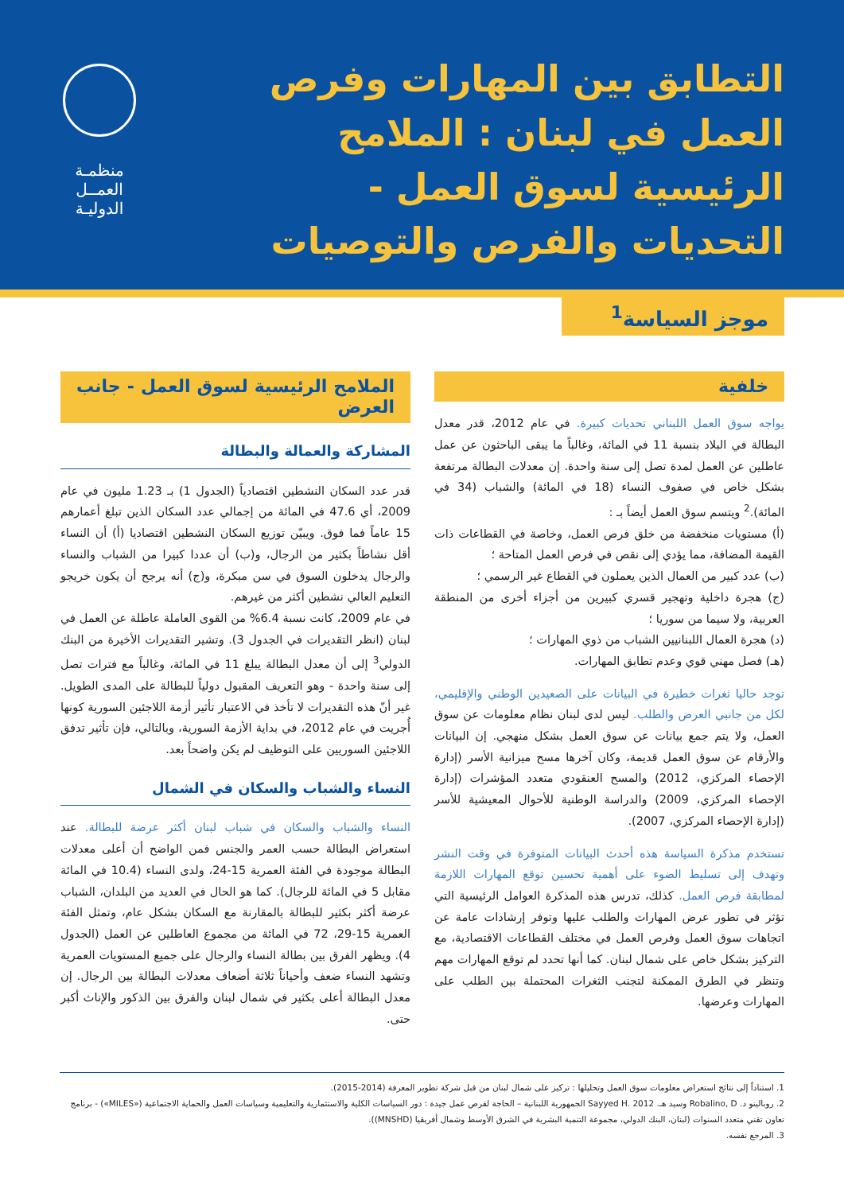التطابق بين المهارات وفرص العمل في لبنان : الملامح الرئيسية لسوق العمل - التحديات والفرص والتوصيات
منظمـة
العمــل
الدوليـة
موجز السياسة<sup>1</sup>
خلفية
يواجه سوق العمل اللبناني تحديات كبيرة. في عام 2012، قدر معدل البطالة في البلاد بنسبة 11 في المائة، وغالباً ما يبقى الباحثون عن عمل عاطلين عن العمل لمدة تصل إلى سنة واحدة. إن معدلات البطالة مرتفعة بشكل خاص في صفوف النساء (18 في المائة) والشباب (34 في المائة).<sup>2</sup> ويتسم سوق العمل أيضاً بـ :
(أ) مستويات منخفضة من خلق فرص العمل، وخاصة في القطاعات ذات القيمة المضافة، مما يؤدي إلى نقص في فرص العمل المتاحة ؛
(ب) عدد كبير من العمال الذين يعملون في القطاع غير الرسمي ؛
(ج) هجرة داخلية وتهجير قسري كبيرين من أجزاء أخرى من المنطقة العربية، ولا سيما من سوريا ؛
(د) هجرة العمال اللبنانيين الشباب من ذوي المهارات ؛
(هـ) فصل مهني قوي وعدم تطابق المهارات.
توجد حاليا ثغرات خطيرة في البيانات على الصعيدين الوطني والإقليمي، لكل من جانبي العرض والطلب. ليس لدى لبنان نظام معلومات عن سوق العمل، ولا يتم جمع بيانات عن سوق العمل بشكل منهجي. إن البيانات والأرقام عن سوق العمل قديمة، وكان آخرها مسح ميزانية الأسر (إدارة الإحصاء المركزي، 2012) والمسح العنقودي متعدد المؤشرات (إدارة الإحصاء المركزي، 2009) والدراسة الوطنية للأحوال المعيشية للأسر (إدارة الإحصاء المركزي، 2007).
تستخدم مذكرة السياسة هذه أحدث البيانات المتوفرة في وقت النشر وتهدف إلى تسليط الضوء على أهمية تحسين توقع المهارات اللازمة لمطابقة فرص العمل. كذلك، تدرس هذه المذكرة العوامل الرئيسية التي تؤثر في تطور عرض المهارات والطلب عليها وتوفر إرشادات عامة عن اتجاهات سوق العمل وفرص العمل في مختلف القطاعات الاقتصادية، مع التركيز بشكل خاص على شمال لبنان. كما أنها تحدد لم توقع المهارات مهم وتنظر في الطرق الممكنة لتجنب الثغرات المحتملة بين الطلب على المهارات وعرضها.
الملامح الرئيسية لسوق العمل - جانب العرض
المشاركة والعمالة والبطالة
قدر عدد السكان النشطين اقتصادياً (الجدول 1) بـ 1.23 مليون في عام 2009، أي 47.6 في المائة من إجمالي عدد السكان الذين تبلغ أعمارهم 15 عاماً فما فوق. ويبيّن توزيع السكان النشطين اقتصاديا (أ) أن النساء أقل نشاطاً بكثير من الرجال، و(ب) أن عددا كبيرا من الشباب والنساء والرجال يدخلون السوق في سن مبكرة، و(ج) أنه يرجح أن يكون خريجو التعليم العالي نشطين أكثر من غيرهم.
في عام 2009، كانت نسبة 6.4% من القوى العاملة عاطلة عن العمل في لبنان (انظر التقديرات في الجدول 3). وتشير التقديرات الأخيرة من البنك الدولي<sup>3</sup> إلى أن معدل البطالة يبلغ 11 في المائة، وغالباً مع فترات تصل إلى سنة واحدة - وهو التعريف المقبول دولياً للبطالة على المدى الطويل. غير أنّ هذه التقديرات لا تأخذ في الاعتبار تأثير أزمة اللاجئين السورية كونها أُجريت في عام 2012، في بداية الأزمة السورية، وبالتالي، فإن تأثير تدفق اللاجئين السوريين على التوظيف لم يكن واضحاً بعد.
النساء والشباب والسكان في الشمال
النساء والشباب والسكان في شباب لبنان أكثر عرضة للبطالة. عند استعراض البطالة حسب العمر والجنس فمن الواضح أن أعلى معدلات البطالة موجودة في الفئة العمرية 15-24، ولدى النساء (10.4 في المائة مقابل 5 في المائة للرجال). كما هو الحال في العديد من البلدان، الشباب عرضة أكثر بكثير للبطالة بالمقارنة مع السكان بشكل عام، وتمثل الفئة العمرية 15-29، 72 في المائة من مجموع العاطلين عن العمل (الجدول 4). ويظهر الفرق بين بطالة النساء والرجال على جميع المستويات العمرية وتشهد النساء ضعف وأحياناً ثلاثة أضعاف معدلات البطالة بين الرجال. إن معدل البطالة أعلى بكثير في شمال لبنان والفرق بين الذكور والإناث أكبر حتى.
1. استناداً إلى نتائج استعراض معلومات سوق العمل وتحليلها : تركيز على شمال لبنان من قبل شركة تطوير المعرفة (2014-2015).
2. روبالينو د. Robalino, D وسيد هـ. Sayyed H. 2012 الجمهورية اللبنانية – الحاجة لفرص عمل جيدة : دور السياسات الكلية والاستثمارية والتعليمية وسياسات العمل والحماية الاجتماعية («MILES») - برنامج تعاون تقني متعدد السنوات (لبنان، البنك الدولي، مجموعة التنمية البشرية في الشرق الأوسط وشمال أفريقيا (MNSHD)).
3. المرجع نفسه.